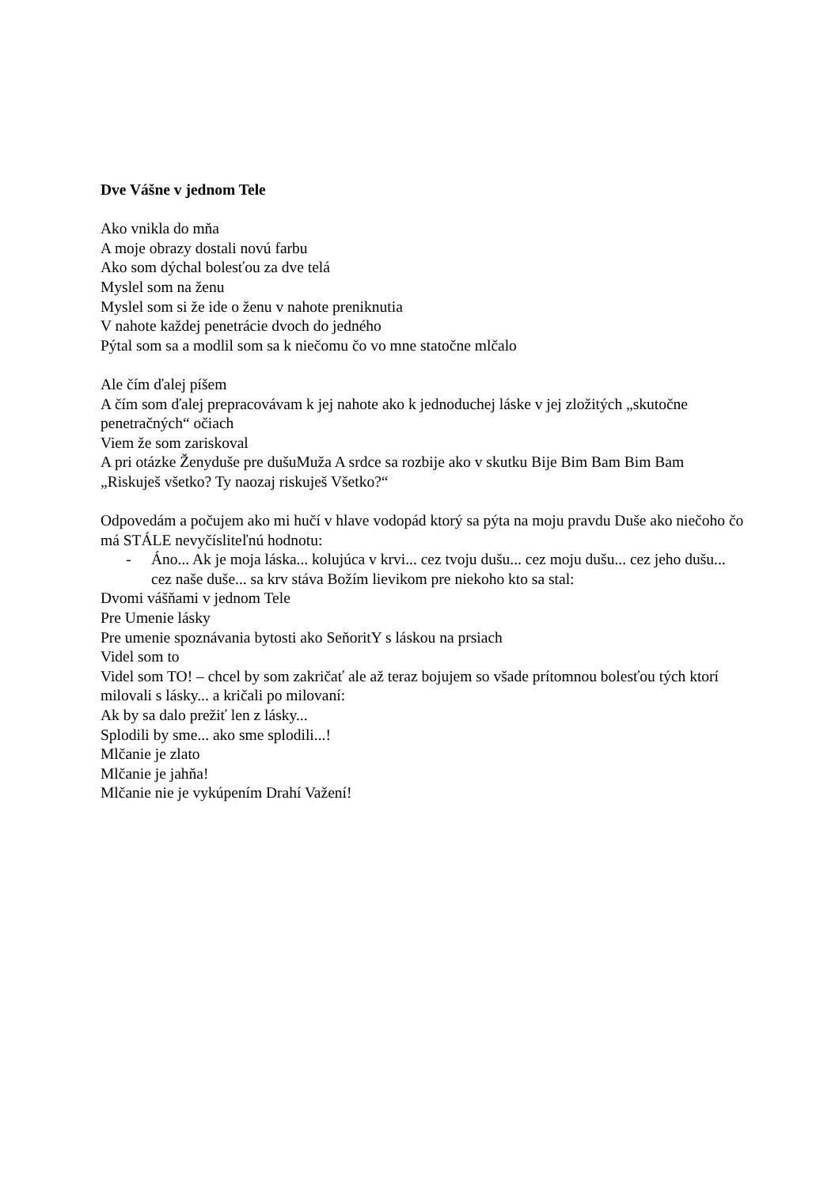Dve Vášne v jednom Tele
Ako vnikla do mňa
A moje obrazy dostali novú farbu
Ako som dýchal bolesťou za dve telá
Myslel som na ženu
Myslel som si že ide o ženu v nahote preniknutia
V nahote každej penetrácie dvoch do jedného
Pýtal som sa a modlil som sa k niečomu čo vo mne statočne mlčalo
Ale čím ďalej píšem
A čím som ďalej prepracovávam k jej nahote ako k jednoduchej láske v jej zložitých „skutočne penetračných“ očiach
Viem že som zariskoval
A pri otázke Ženyduše pre dušuMuža A srdce sa rozbije ako v skutku Bije Bim Bam Bim Bam
„Riskuješ všetko? Ty naozaj riskuješ Všetko?“
Odpovedám a počujem ako mi hučí v hlave vodopád ktorý sa pýta na moju pravdu Duše ako niečoho čo má STÁLE nevyčísliteľnú hodnotu:
- Áno... Ak je moja láska... kolujúca v krvi... cez tvoju dušu... cez moju dušu... cez jeho dušu... cez naše duše... sa krv stáva Božím lievikom pre niekoho kto sa stal:
Dvomi vášňami v jednom Tele
Pre Umenie lásky
Pre umenie spoznávania bytosti ako SeňoritY s láskou na prsiach
Videl som to
Videl som TO! – chcel by som zakričať ale až teraz bojujem so všade prítomnou bolesťou tých ktorí milovali s lásky... a kričali po milovaní:
Ak by sa dalo prežiť len z lásky...
Splodili by sme... ako sme splodili...!
Mlčanie je zlato
Mlčanie je jahňa!
Mlčanie nie je vykúpením Drahí Važení!